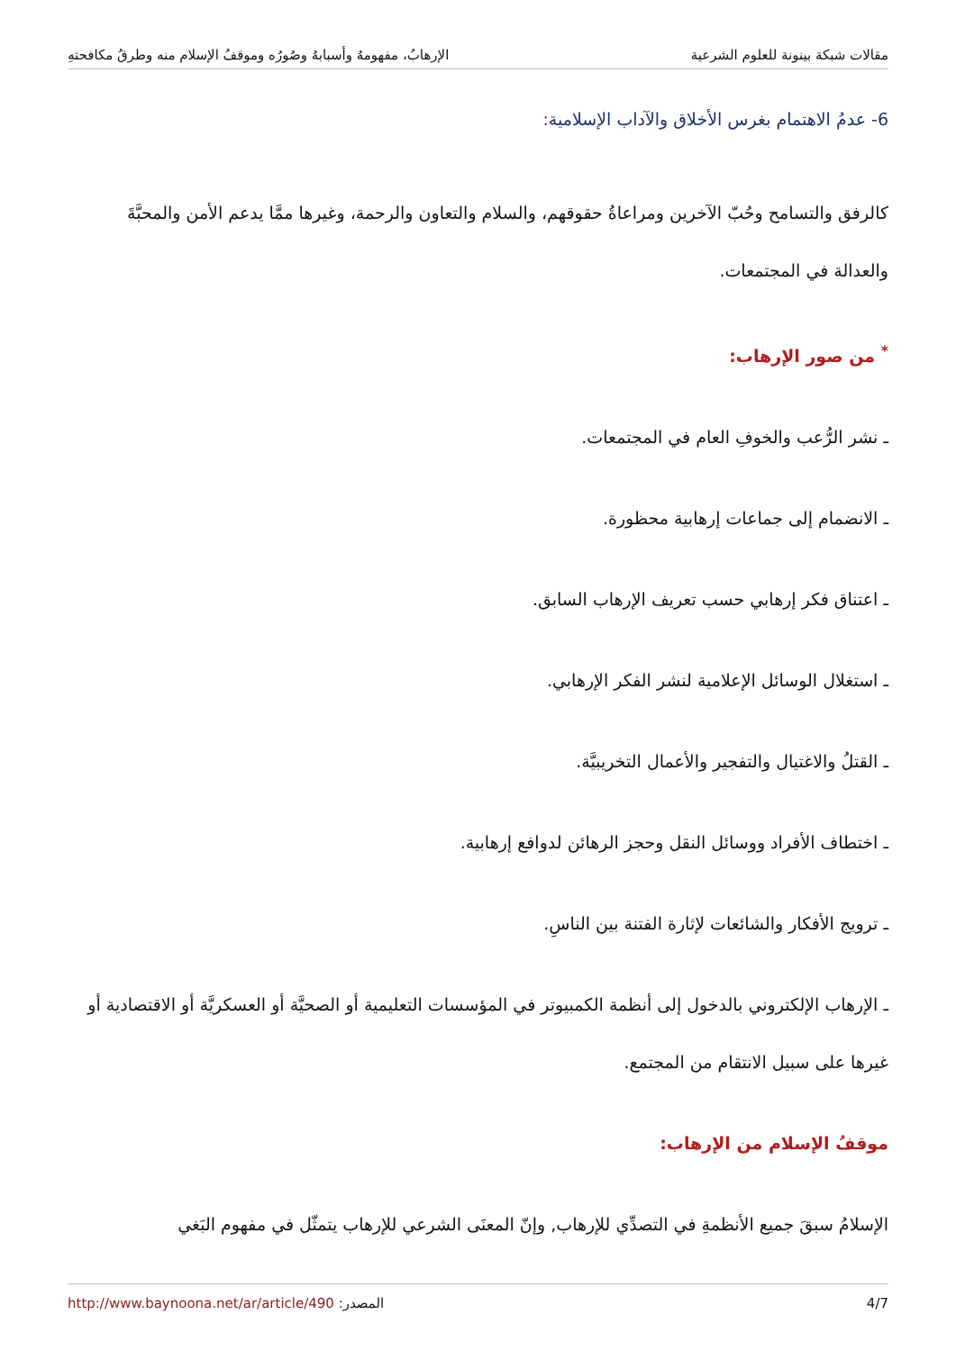مقالات شبكة بينونة للعلوم الشرعية الإرهابُ، مفهومهُ وأسبابهُ وصُورُه وموقفُ الإسلام منه وطرقُ مكافحتهِ
6- عدمُ الاهتمام بغرس الأخلاق والآداب الإسلامية:
كالرفق والتسامح وحُبّ الآخرين ومراعاةُ حقوقهم، والسلام والتعاون والرحمة، وغيرها ممَّا يدعم الأمن والمحبَّةَ والعدالة في المجتمعات.
<sup>*</sup> من صور الإرهاب:
ـ نشر الرُّعب والخوفِ العام في المجتمعات.
ـ الانضمام إلى جماعات إرهابية محظورة.
ـ اعتناق فكر إرهابي حسب تعريف الإرهاب السابق.
ـ استغلال الوسائل الإعلامية لنشر الفكر الإرهابي.
ـ القتلُ والاغتيال والتفجير والأعمال التخريبيَّة.
ـ اختطاف الأفراد ووسائل النقل وحجز الرهائن لدوافع إرهابية.
ـ ترويج الأفكار والشائعات لإثارة الفتنة بين الناسِ.
ـ الإرهاب الإلكتروني بالدخول إلى أنظمة الكمبيوتر في المؤسسات التعليمية أو الصحيَّة أو العسكريَّة أو الاقتصادية أو غيرها على سبيل الانتقام من المجتمع.
موقفُ الإسلام من الإرهاب:
الإسلامُ سبقَ جميع الأنظمةِ في التصدِّي للإرهاب, وإنّ المعنَى الشرعي للإرهاب يتمثّل في مفهوم البَغي
4/7 المصدر: http://www.baynoona.net/ar/article/490